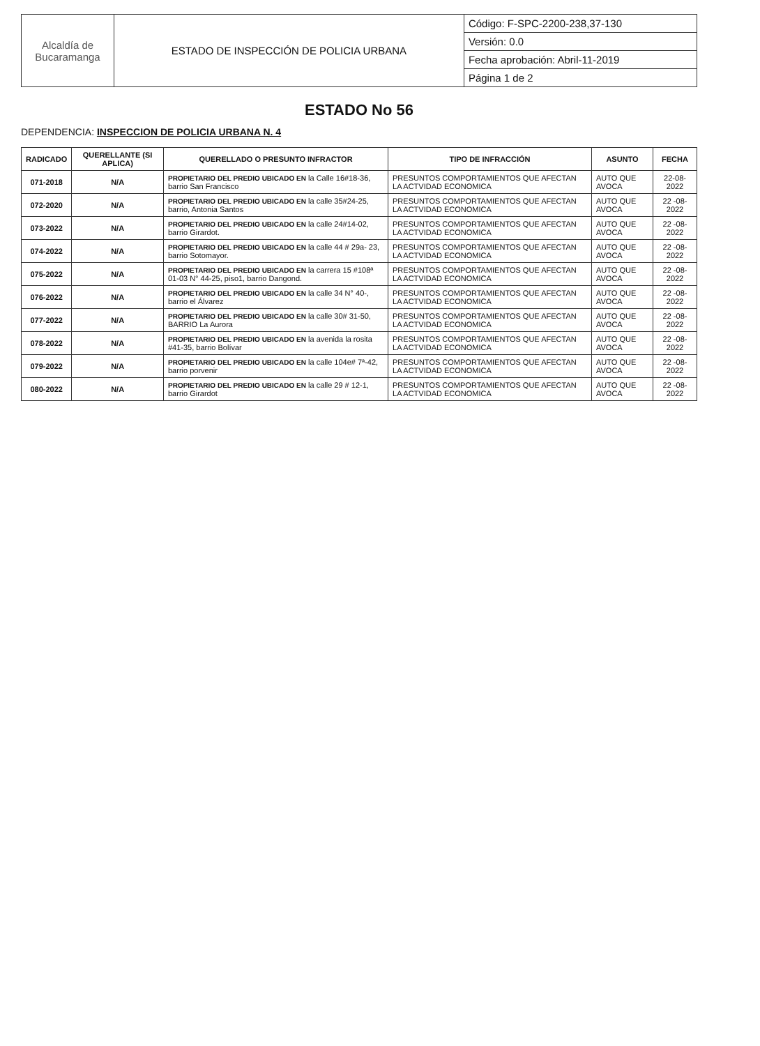| Alcaldía de Bucaramanga | ESTADO DE INSPECCIÓN DE POLICIA URBANA | Código: F-SPC-2200-238,37-130 |
| | | Versión: 0.0 |
| | | Fecha aprobación: Abril-11-2019 |
| | | Página 1 de 2 |
ESTADO No 56
DEPENDENCIA: INSPECCION DE POLICIA URBANA N. 4
| RADICADO | QUERELLANTE (SI APLICA) | QUERELLADO O PRESUNTO INFRACTOR | TIPO DE INFRACCIÓN | ASUNTO | FECHA |
| --- | --- | --- | --- | --- | --- |
| 071-2018 | N/A | PROPIETARIO DEL PREDIO UBICADO EN la Calle 16#18-36, barrio San Francisco | PRESUNTOS COMPORTAMIENTOS QUE AFECTAN LA ACTVIDAD ECONOMICA | AUTO QUE AVOCA | 22-08-2022 |
| 072-2020 | N/A | PROPIETARIO DEL PREDIO UBICADO EN la calle 35#24-25, barrio, Antonia Santos | PRESUNTOS COMPORTAMIENTOS QUE AFECTAN LA ACTVIDAD ECONOMICA | AUTO QUE AVOCA | 22 -08-2022 |
| 073-2022 | N/A | PROPIETARIO DEL PREDIO UBICADO EN la calle 24#14-02, barrio Girardot. | PRESUNTOS COMPORTAMIENTOS QUE AFECTAN LA ACTVIDAD ECONOMICA | AUTO QUE AVOCA | 22 -08-2022 |
| 074-2022 | N/A | PROPIETARIO DEL PREDIO UBICADO EN la calle 44 # 29a- 23, barrio Sotomayor. | PRESUNTOS COMPORTAMIENTOS QUE AFECTAN LA ACTVIDAD ECONOMICA | AUTO QUE AVOCA | 22 -08-2022 |
| 075-2022 | N/A | PROPIETARIO DEL PREDIO UBICADO EN la carrera 15 #108ª 01-03 N° 44-25, piso1, barrio Dangond. | PRESUNTOS COMPORTAMIENTOS QUE AFECTAN LA ACTVIDAD ECONOMICA | AUTO QUE AVOCA | 22 -08-2022 |
| 076-2022 | N/A | PROPIETARIO DEL PREDIO UBICADO EN la calle 34 N° 40-, barrio el Álvarez | PRESUNTOS COMPORTAMIENTOS QUE AFECTAN LA ACTVIDAD ECONOMICA | AUTO QUE AVOCA | 22 -08-2022 |
| 077-2022 | N/A | PROPIETARIO DEL PREDIO UBICADO EN la calle 30# 31-50, BARRIO La Aurora | PRESUNTOS COMPORTAMIENTOS QUE AFECTAN LA ACTVIDAD ECONOMICA | AUTO QUE AVOCA | 22 -08-2022 |
| 078-2022 | N/A | PROPIETARIO DEL PREDIO UBICADO EN la avenida la rosita #41-35, barrio Bolívar | PRESUNTOS COMPORTAMIENTOS QUE AFECTAN LA ACTVIDAD ECONOMICA | AUTO QUE AVOCA | 22 -08-2022 |
| 079-2022 | N/A | PROPIETARIO DEL PREDIO UBICADO EN la calle 104e# 7ª-42, barrio porvenir | PRESUNTOS COMPORTAMIENTOS QUE AFECTAN LA ACTVIDAD ECONOMICA | AUTO QUE AVOCA | 22 -08-2022 |
| 080-2022 | N/A | PROPIETARIO DEL PREDIO UBICADO EN la calle 29 # 12-1, barrio Girardot | PRESUNTOS COMPORTAMIENTOS QUE AFECTAN LA ACTVIDAD ECONOMICA | AUTO QUE AVOCA | 22 -08-2022 |